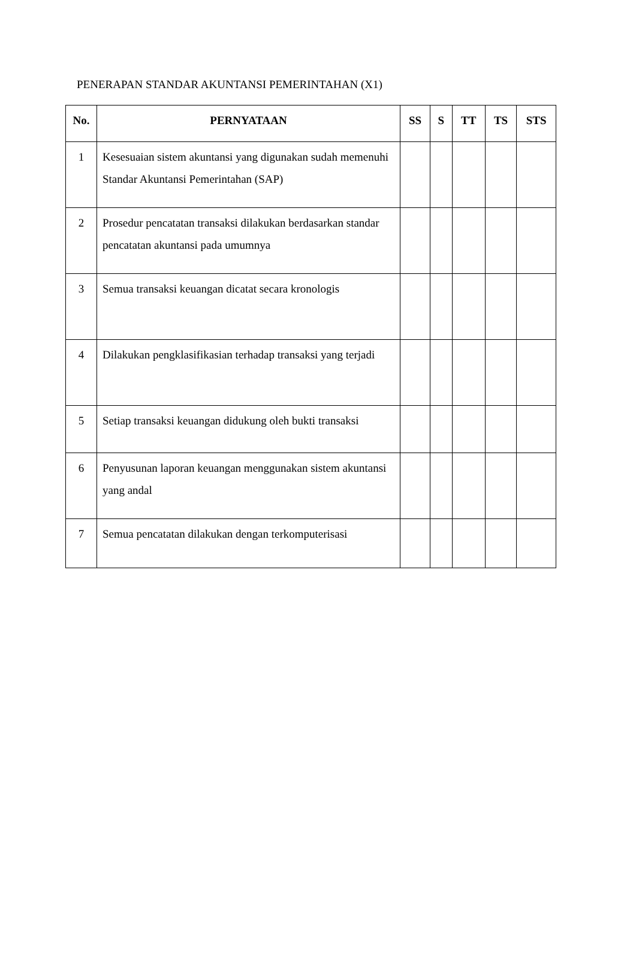PENERAPAN STANDAR AKUNTANSI PEMERINTAHAN (X1)
| No. | PERNYATAAN | SS | S | TT | TS | STS |
| --- | --- | --- | --- | --- | --- | --- |
| 1 | Kesesuaian sistem akuntansi yang digunakan sudah memenuhi Standar Akuntansi Pemerintahan (SAP) | | | | | |
| 2 | Prosedur pencatatan transaksi dilakukan berdasarkan standar pencatatan akuntansi pada umumnya | | | | | |
| 3 | Semua transaksi keuangan dicatat secara kronologis | | | | | |
| 4 | Dilakukan pengklasifikasian terhadap transaksi yang terjadi | | | | | |
| 5 | Setiap transaksi keuangan didukung oleh bukti transaksi | | | | | |
| 6 | Penyusunan laporan keuangan menggunakan sistem akuntansi yang andal | | | | | |
| 7 | Semua pencatatan dilakukan dengan terkomputerisasi | | | | | |